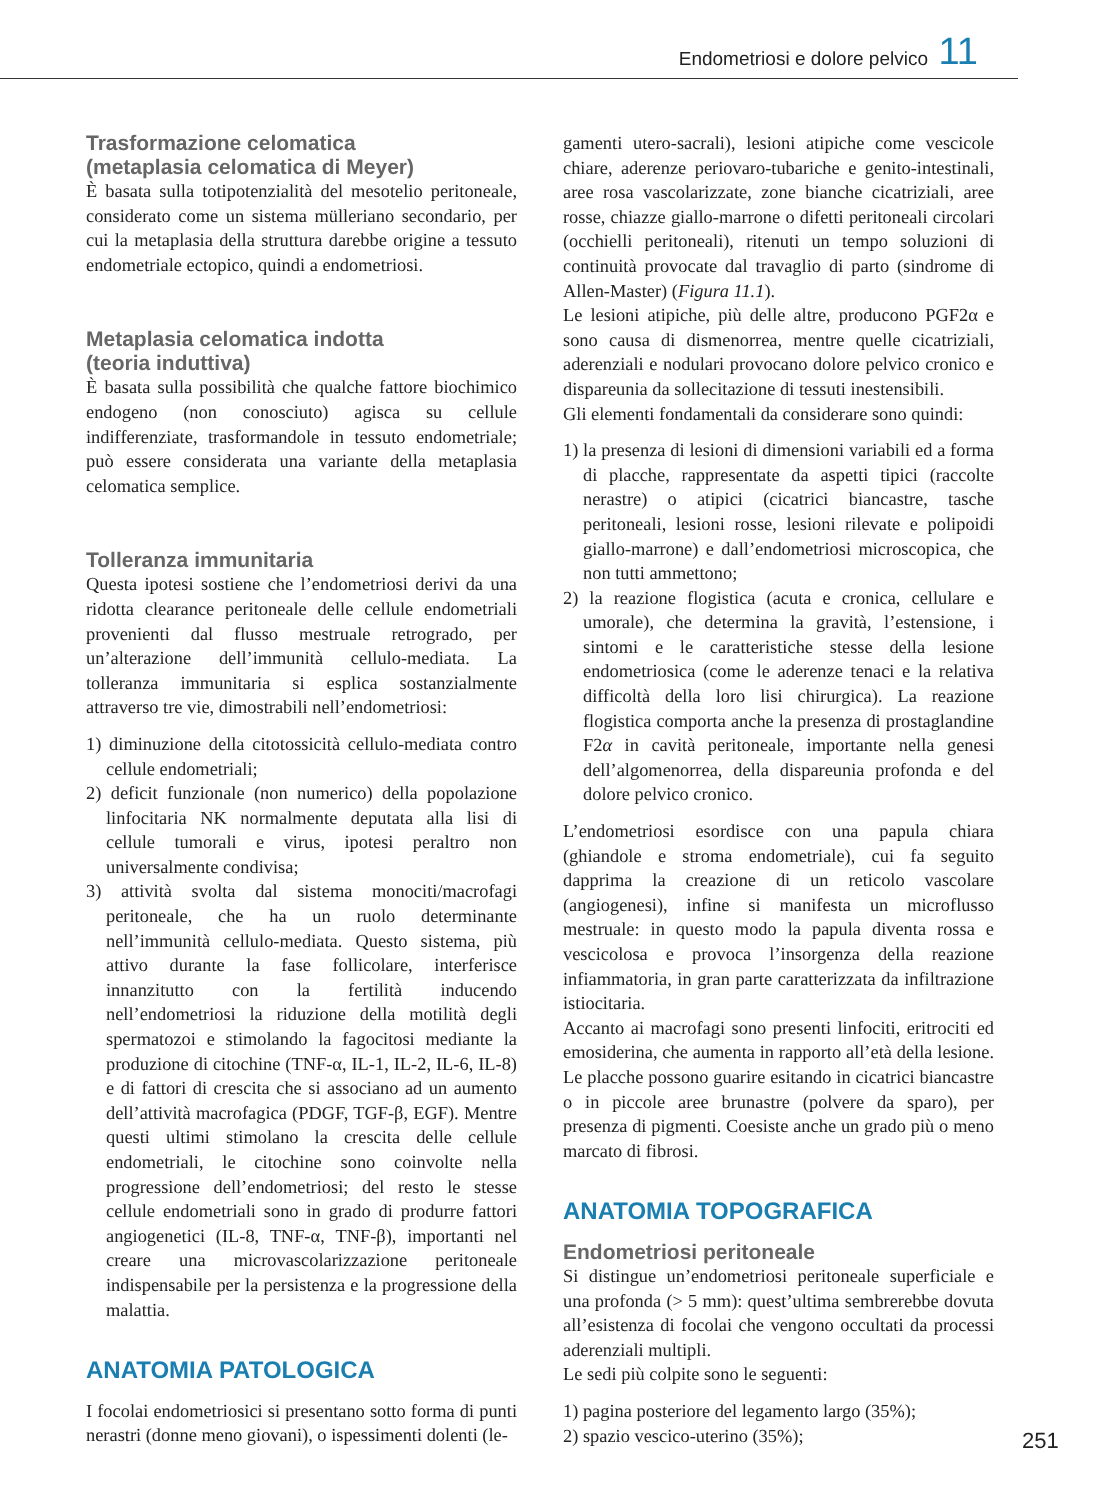Endometriosi e dolore pelvico 11
Trasformazione celomatica
(metaplasia celomatica di Meyer)
È basata sulla totipotenzialità del mesotelio peritoneale, considerato come un sistema mülleriano secondario, per cui la metaplasia della struttura darebbe origine a tessuto endometriale ectopico, quindi a endometriosi.
Metaplasia celomatica indotta
(teoria induttiva)
È basata sulla possibilità che qualche fattore biochimico endogeno (non conosciuto) agisca su cellule indifferenziate, trasformandole in tessuto endometriale; può essere considerata una variante della metaplasia celomatica semplice.
Tolleranza immunitaria
Questa ipotesi sostiene che l’endometriosi derivi da una ridotta clearance peritoneale delle cellule endometriali provenienti dal flusso mestruale retrogrado, per un’alterazione dell’immunità cellulo-mediata. La tolleranza immunitaria si esplica sostanzialmente attraverso tre vie, dimostrabili nell’endometriosi:
1) diminuzione della citotossicità cellulo-mediata contro cellule endometriali;
2) deficit funzionale (non numerico) della popolazione linfocitaria NK normalmente deputata alla lisi di cellule tumorali e virus, ipotesi peraltro non universalmente condivisa;
3) attività svolta dal sistema monociti/macrofagi peritoneale, che ha un ruolo determinante nell’immunità cellulo-mediata. Questo sistema, più attivo durante la fase follicolare, interferisce innanzitutto con la fertilità inducendo nell’endometriosi la riduzione della motilità degli spermatozoi e stimolando la fagocitosi mediante la produzione di citochine (TNF-α, IL-1, IL-2, IL-6, IL-8) e di fattori di crescita che si associano ad un aumento dell’attività macrofagica (PDGF, TGF-β, EGF). Mentre questi ultimi stimolano la crescita delle cellule endometriali, le citochine sono coinvolte nella progressione dell’endometriosi; del resto le stesse cellule endometriali sono in grado di produrre fattori angiogenetici (IL-8, TNF-α, TNF-β), importanti nel creare una microvascolarizzazione peritoneale indispensabile per la persistenza e la progressione della malattia.
ANATOMIA PATOLOGICA
I focolai endometriosici si presentano sotto forma di punti nerastri (donne meno giovani), o ispessimenti dolenti (le-
gamenti utero-sacrali), lesioni atipiche come vescicole chiare, aderenze periovaro-tubariche e genito-intestinali, aree rosa vascolarizzate, zone bianche cicatriziali, aree rosse, chiazze giallo-marrone o difetti peritoneali circolari (occhielli peritoneali), ritenuti un tempo soluzioni di continuità provocate dal travaglio di parto (sindrome di Allen-Master) (Figura 11.1).
Le lesioni atipiche, più delle altre, producono PGF2α e sono causa di dismenorrea, mentre quelle cicatriziali, aderenziali e nodulari provocano dolore pelvico cronico e dispareunia da sollecitazione di tessuti inestensibili.
Gli elementi fondamentali da considerare sono quindi:
1) la presenza di lesioni di dimensioni variabili ed a forma di placche, rappresentate da aspetti tipici (raccolte nerastre) o atipici (cicatrici biancastre, tasche peritoneali, lesioni rosse, lesioni rilevate e polipoidi giallo-marrone) e dall’endometriosi microscopica, che non tutti ammettono;
2) la reazione flogistica (acuta e cronica, cellulare e umorale), che determina la gravità, l’estensione, i sintomi e le caratteristiche stesse della lesione endometriosica (come le aderenze tenaci e la relativa difficoltà della loro lisi chirurgica). La reazione flogistica comporta anche la presenza di prostaglandine F2α in cavità peritoneale, importante nella genesi dell’algomenorrea, della dispareunia profonda e del dolore pelvico cronico.
L’endometriosi esordisce con una papula chiara (ghiandole e stroma endometriale), cui fa seguito dapprima la creazione di un reticolo vascolare (angiogenesi), infine si manifesta un microflusso mestruale: in questo modo la papula diventa rossa e vescicolosa e provoca l’insorgenza della reazione infiammatoria, in gran parte caratterizzata da infiltrazione istiocitaria.
Accanto ai macrofagi sono presenti linfociti, eritrociti ed emosiderina, che aumenta in rapporto all’età della lesione. Le placche possono guarire esitando in cicatrici biancastre o in piccole aree brunastre (polvere da sparo), per presenza di pigmenti. Coesiste anche un grado più o meno marcato di fibrosi.
ANATOMIA TOPOGRAFICA
Endometriosi peritoneale
Si distingue un’endometriosi peritoneale superficiale e una profonda (> 5 mm): quest’ultima sembrerebbe dovuta all’esistenza di focolai che vengono occultati da processi aderenziali multipli.
Le sedi più colpite sono le seguenti:
1) pagina posteriore del legamento largo (35%);
2) spazio vescico-uterino (35%);
251